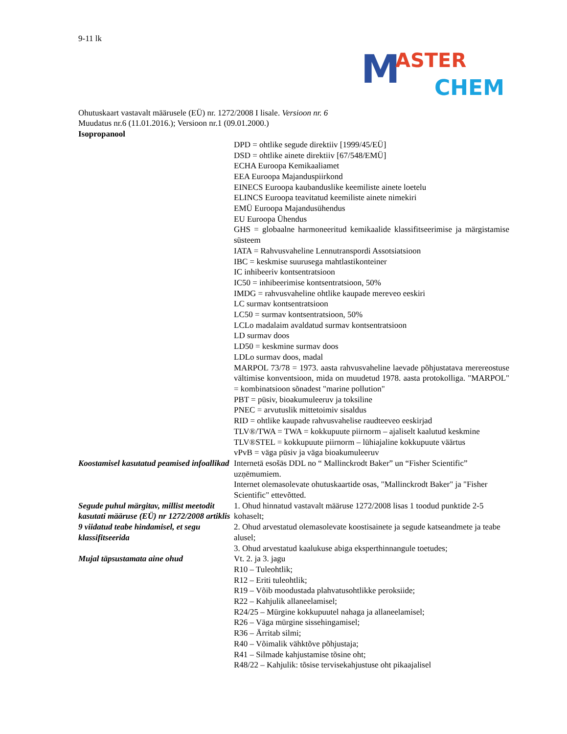9-11 lk
M ASTER
CHEM
Ohutuskaart vastavalt määrusele (EÜ) nr. 1272/2008 I lisale. Versioon nr. 6
Muudatus nr.6 (11.01.2016.); Versioon nr.1 (09.01.2000.)
Isopropanool
| | DPD = ohtlike segude direktiiv [1999/45/EÜ] DSD = ohtlike ainete direktiiv [67/548/EMÜ] ECHA Euroopa Kemikaaliamet EEA Euroopa Majanduspiirkond EINECS Euroopa kaubanduslike keemiliste ainete loetelu ELINCS Euroopa teavitatud keemiliste ainete nimekiri EMÜ Euroopa Majandusühendus EU Euroopa Ühendus GHS = globaalne harmoneeritud kemikaalide klassifitseerimise ja märgistamise süsteem IATA = Rahvusvaheline Lennutranspordi Assotsiatsioon IBC = keskmise suurusega mahtlastikonteiner IC inhibeeriv kontsentratsioon IC50 = inhibeerimise kontsentratsioon, 50% IMDG = rahvusvaheline ohtlike kaupade mereveo eeskiri LC surmav kontsentratsioon LC50 = surmav kontsentratsioon, 50% LCLo madalaim avaldatud surmav kontsentratsioon LD surmav doos LD50 = keskmine surmav doos LDLo surmav doos, madal MARPOL 73/78 = 1973. aasta rahvusvaheline laevade põhjustatava merereostuse vältimise konventsioon, mida on muudetud 1978. aasta protokolliga. "MARPOL" = kombinatsioon sõnadest "marine pollution" PBT = püsiv, bioakumuleeruv ja toksiline PNEC = arvutuslik mittetoimiv sisaldus RID = ohtlike kaupade rahvusvahelise raudteeveo eeskirjad TLV®/TWA = TWA = kokkupuute piirnorm – ajaliselt kaalutud keskmine TLV®STEL = kokkupuute piirnorm – lühiajaline kokkupuute väärtus vPvB = väga püsiv ja väga bioakumuleeruv |
| Koostamisel kasutatud peamised infoallikad | Internetā esošās DDL no “ Mallinckrodt Baker” un “Fisher Scientific” uzņēmumiem. Internet olemasolevate ohutuskaartide osas, "Mallinckrodt Baker" ja "Fisher Scientific" ettevõtted. |
| Segude puhul märgitav, millist meetodit kasutati määruse (EÜ) nr 1272/2008 artiklis 9 viidatud teabe hindamisel, et segu klassifitseerida | 1. Ohud hinnatud vastavalt määruse 1272/2008 lisas 1 toodud punktide 2-5 kohaselt; 2. Ohud arvestatud olemasolevate koostisainete ja segude katseandmete ja teabe alusel; 3. Ohud arvestatud kaalukuse abiga eksperthinnangule toetudes; |
| Mujal täpsustamata aine ohud | Vt. 2. ja 3. jagu R10 – Tuleohtlik; R12 – Eriti tuleohtlik; R19 – Võib moodustada plahvatusohtlikke peroksiide; R22 – Kahjulik allaneelamisel; R24/25 – Mürgine kokkupuutel nahaga ja allaneelamisel; R26 – Väga mürgine sissehingamisel; R36 – Ärritab silmi; R40 – Võimalik vähktõve põhjustaja; R41 – Silmade kahjustamise tõsine oht; R48/22 – Kahjulik: tõsise tervisekahjustuse oht pikaajalisel |